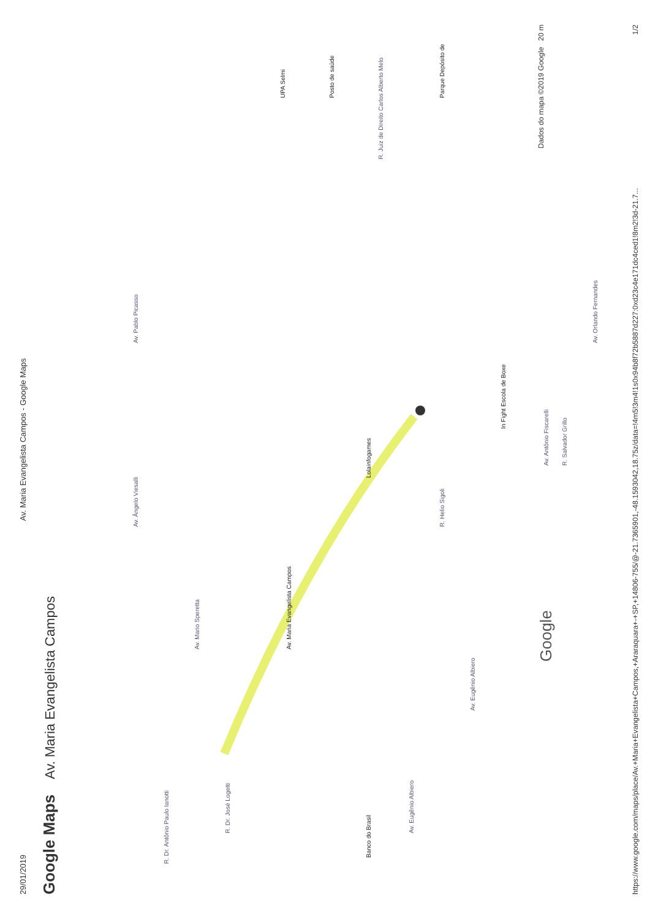29/01/2019 Av. Maria Evangelista Campos - Google Maps
Google Maps Av. Maria Evangelista Campos
Av. Maria Evangelista Campos
Banco do Brasil Lolainfogames
In Fight Escola de Boxe
UPA Selmi
Posto de saúde
Parque Depósito de
R. Juiz de Direito Carlos Alberto Melo
Av. Pablo Picasso Av. Ângelo Viesalli
Av. Mario Speretta
Av. Eugênio Albiero
Av. Eugênio Albiero
Av. Orlando Fernandes
R. Salvador Grillo
R. Helio Sigoli
R. Dr. José Logetti
R. Dr. Antônio Paulo Ianotti
Av. Antônio Fiscarelli Google
Dados do mapa ©2019 Google 20 m
https://www.google.com/maps/place/Av.+Maria+Evangelista+Campos,+Araraquara+-+SP,+14806-755/@-21.7365901,-48.1593042,18.75z/data=!4m5!3m4!1s0x94b8f72b5887d227:0xd23c4e171dc4ced1!8m2!3d-21.7... 1/2